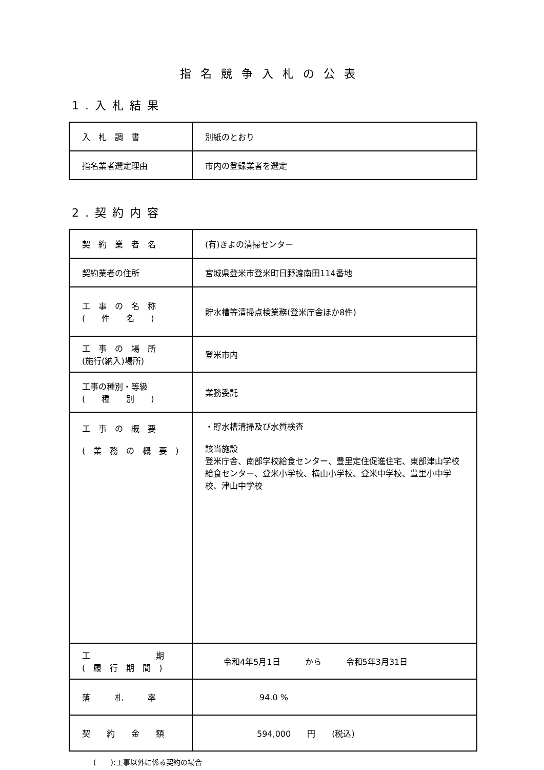指名競争入札の公表
1.入札結果
| 入 札 調 書 | 別紙のとおり |
| 指名業者選定理由 | 市内の登録業者を選定 |
2.契約内容
| 契 約 業 者 名 | (有)きよの清掃センター |
| 契約業者の住所 | 宮城県登米市登米町日野渡南田114番地 |
| 工 事 の 名 称 ( 件 名 ) | 貯水槽等清掃点検業務(登米庁舎ほか8件) |
| 工 事 の 場 所 (施行(納入)場所) | 登米市内 |
| 工事の種別・等級 ( 種 別 ) | 業務委託 |
| 工 事 の 概 要 ( 業 務 の 概 要 ) | ・貯水槽清掃及び水質検査 該当施設 登米庁舎、南部学校給食センター、豊里定住促進住宅、東部津山学校給食センター、登米小学校、横山小学校、登米中学校、豊里小中学校、津山中学校 |
| 工 期 ( 履 行 期 間 ) | 令和4年5月1日 から 令和5年3月31日 |
| 落 札 率 | 94.0 % |
| 契 約 金 額 | 594,000 円 (税込) |
(　　):工事以外に係る契約の場合